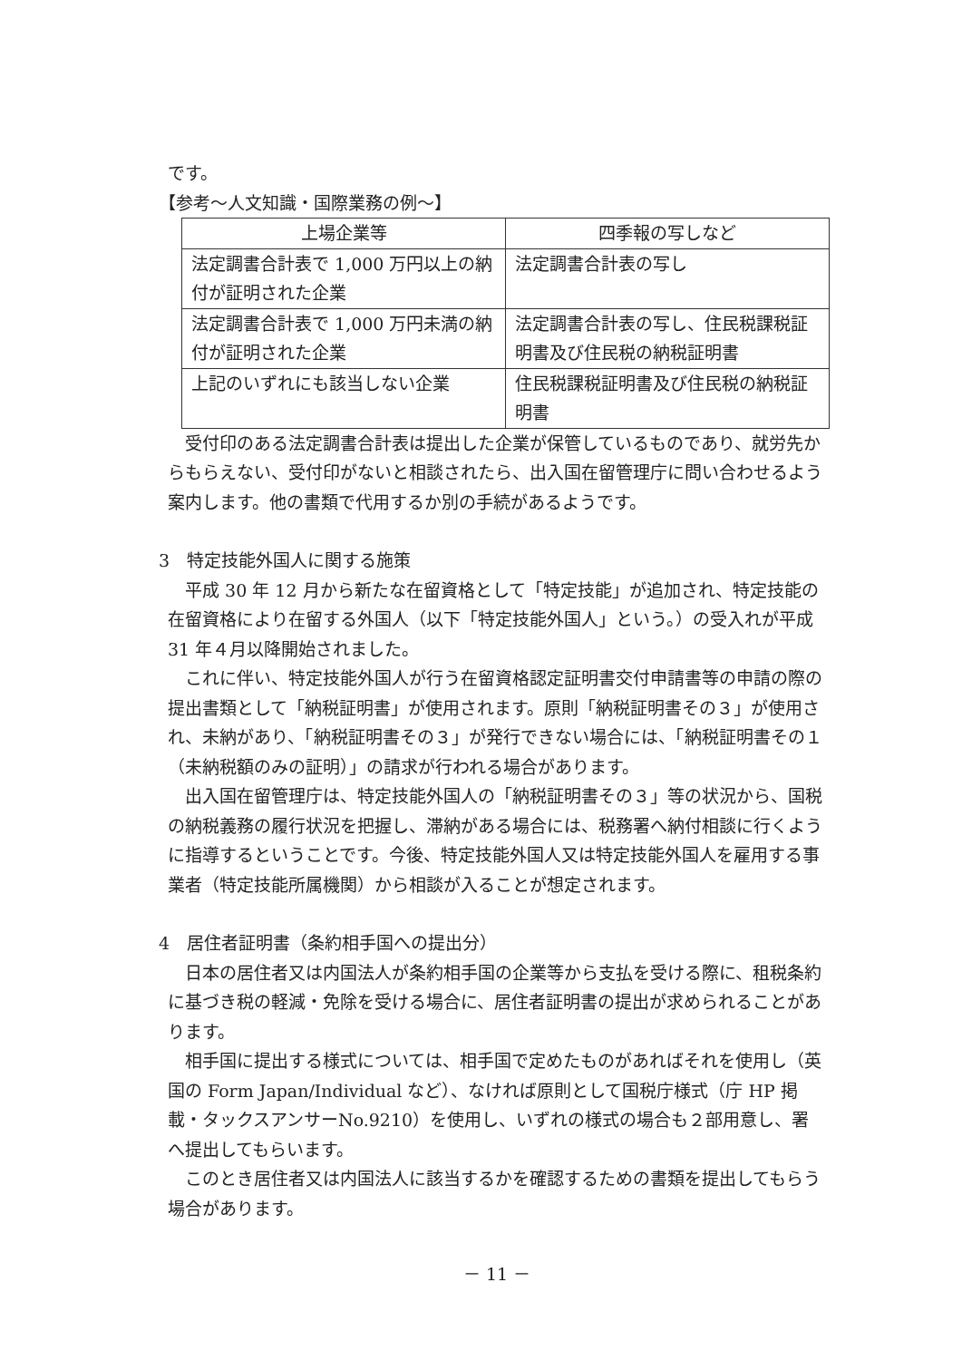です。
【参考～人文知識・国際業務の例～】
| 上場企業等 | 四季報の写しなど |
| --- | --- |
| 法定調書合計表で 1,000 万円以上の納付が証明された企業 | 法定調書合計表の写し |
| 法定調書合計表で 1,000 万円未満の納付が証明された企業 | 法定調書合計表の写し、住民税課税証明書及び住民税の納税証明書 |
| 上記のいずれにも該当しない企業 | 住民税課税証明書及び住民税の納税証明書 |
受付印のある法定調書合計表は提出した企業が保管しているものであり、就労先からもらえない、受付印がないと相談されたら、出入国在留管理庁に問い合わせるよう案内します。他の書類で代用するか別の手続があるようです。
3　特定技能外国人に関する施策
平成 30 年 12 月から新たな在留資格として「特定技能」が追加され、特定技能の在留資格により在留する外国人（以下「特定技能外国人」という。）の受入れが平成 31 年４月以降開始されました。
これに伴い、特定技能外国人が行う在留資格認定証明書交付申請書等の申請の際の提出書類として「納税証明書」が使用されます。原則「納税証明書その３」が使用され、未納があり、「納税証明書その３」が発行できない場合には、「納税証明書その１（未納税額のみの証明）」の請求が行われる場合があります。
出入国在留管理庁は、特定技能外国人の「納税証明書その３」等の状況から、国税の納税義務の履行状況を把握し、滞納がある場合には、税務署へ納付相談に行くように指導するということです。今後、特定技能外国人又は特定技能外国人を雇用する事業者（特定技能所属機関）から相談が入ることが想定されます。
4　居住者証明書（条約相手国への提出分）
日本の居住者又は内国法人が条約相手国の企業等から支払を受ける際に、租税条約に基づき税の軽減・免除を受ける場合に、居住者証明書の提出が求められることがあります。
相手国に提出する様式については、相手国で定めたものがあればそれを使用し（英国の Form Japan/Individual など）、なければ原則として国税庁様式（庁 HP 掲載・タックスアンサーNo.9210）を使用し、いずれの様式の場合も２部用意し、署へ提出してもらいます。
このとき居住者又は内国法人に該当するかを確認するための書類を提出してもらう場合があります。
－ 11 －